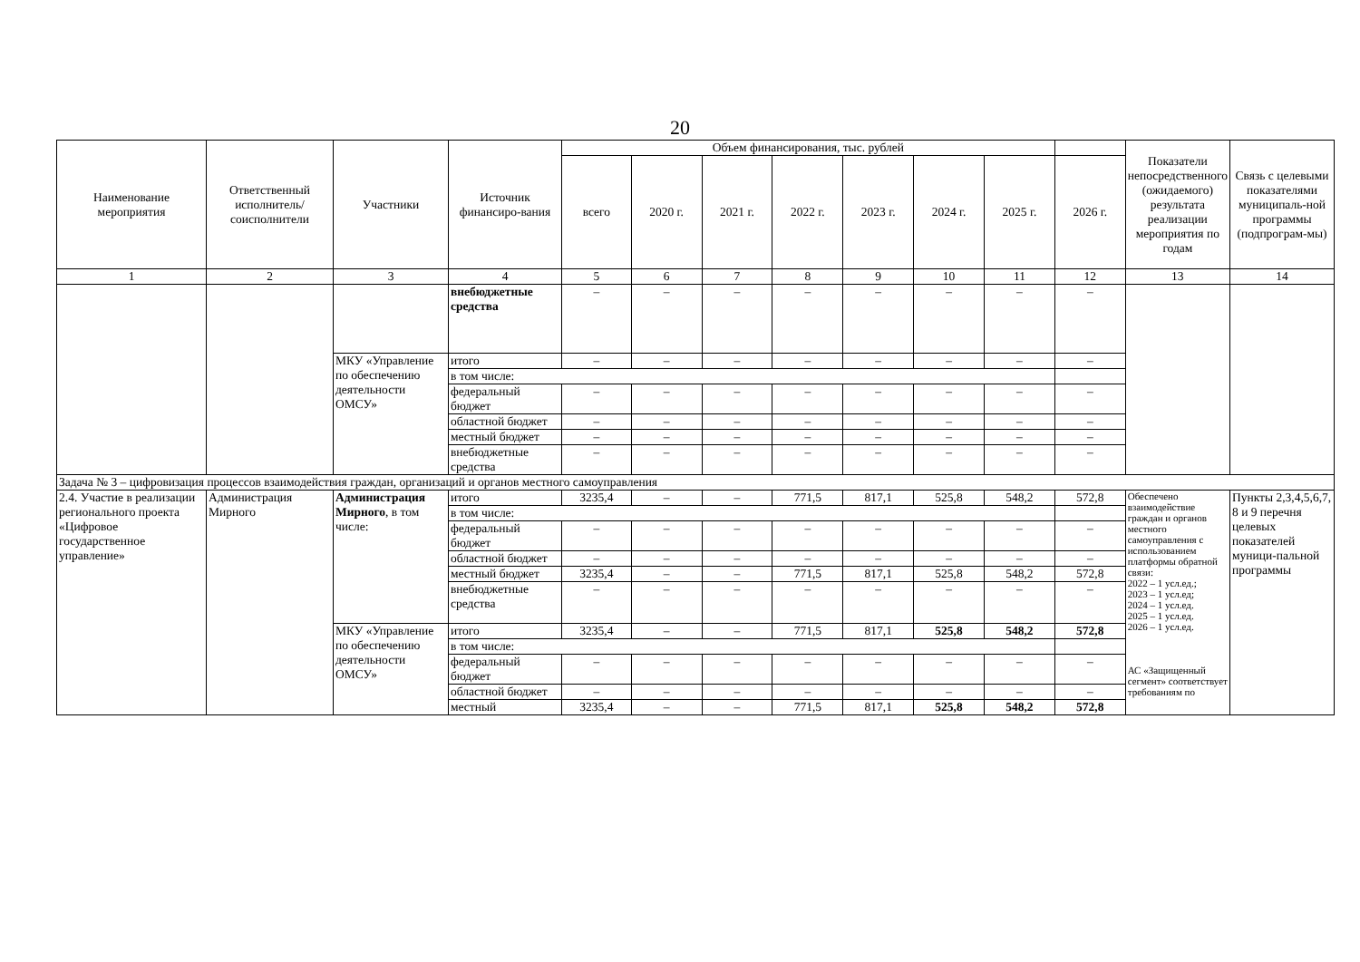20
| Наименование мероприятия | Ответственный исполнитель/ соисполнители | Участники | Источник финансиро-вания | Объем финансирования, тыс. рублей | | | | | | | | Показатели непосредственного (ожидаемого) результата реализации мероприятия по годам | Связь с целевыми показателями муниципаль-ной программы (подпрограм-мы) |
| --- | --- | --- | --- | --- | --- | --- | --- | --- | --- | --- | --- | --- | --- |
| | | | | всего | 2020 г. | 2021 г. | 2022 г. | 2023 г. | 2024 г. | 2025 г. | 2026 г. | | |
| 1 | 2 | 3 | 4 | 5 | 6 | 7 | 8 | 9 | 10 | 11 | 12 | 13 | 14 |
| | | | внебюджетные средства | – | – | – | – | – | – | – | – | | |
| | | МКУ «Управление по обеспечению деятельности ОМСУ» | итого | – | – | – | – | – | – | – | – | | |
| | | | в том числе: | | | | | | | | | | |
| | | | федеральный бюджет | – | – | – | – | – | – | – | – | | |
| | | | областной бюджет | – | – | – | – | – | – | – | – | | |
| | | | местный бюджет | – | – | – | – | – | – | – | – | | |
| | | | внебюджетные средства | – | – | – | – | – | – | – | – | | |
| Задача № 3 – цифровизация процессов взаимодействия граждан, организаций и органов местного самоуправления | | | | | | | | | | | | | |
| 2.4. Участие в реализации регионального проекта «Цифровое государственное управление» | Администрация Мирного | Администрация Мирного , в том числе: | итого | 3235,4 | – | – | 771,5 | 817,1 | 525,8 | 548,2 | 572,8 | Обеспечено взаимодействие граждан и органов местного самоуправления с использованием платформы обратной связи: 2022 – 1 усл.ед.; 2023 – 1 усл.ед; 2024 – 1 усл.ед. 2025 – 1 усл.ед. 2026 – 1 усл.ед. АС «Защищенный сегмент» соответствует требованиям по | Пункты 2,3,4,5,6,7, 8 и 9 перечня целевых показателей муници-пальной программы |
| | | | в том числе: | | | | | | | | | | |
| | | | федеральный бюджет | – | – | – | – | – | – | – | – | | |
| | | | областной бюджет | – | – | – | – | – | – | – | – | | |
| | | | местный бюджет | 3235,4 | – | – | 771,5 | 817,1 | 525,8 | 548,2 | 572,8 | | |
| | | | внебюджетные средства | – | – | – | – | – | – | – | – | | |
| | | МКУ «Управление по обеспечению деятельности ОМСУ» | итого | 3235,4 | – | – | 771,5 | 817,1 | 525,8 | 548,2 | 572,8 | | |
| | | | в том числе: | | | | | | | | | | |
| | | | федеральный бюджет | – | – | – | – | – | – | – | – | | |
| | | | областной бюджет | – | – | – | – | – | – | – | – | | |
| | | | местный | 3235,4 | – | – | 771,5 | 817,1 | 525,8 | 548,2 | 572,8 | | |